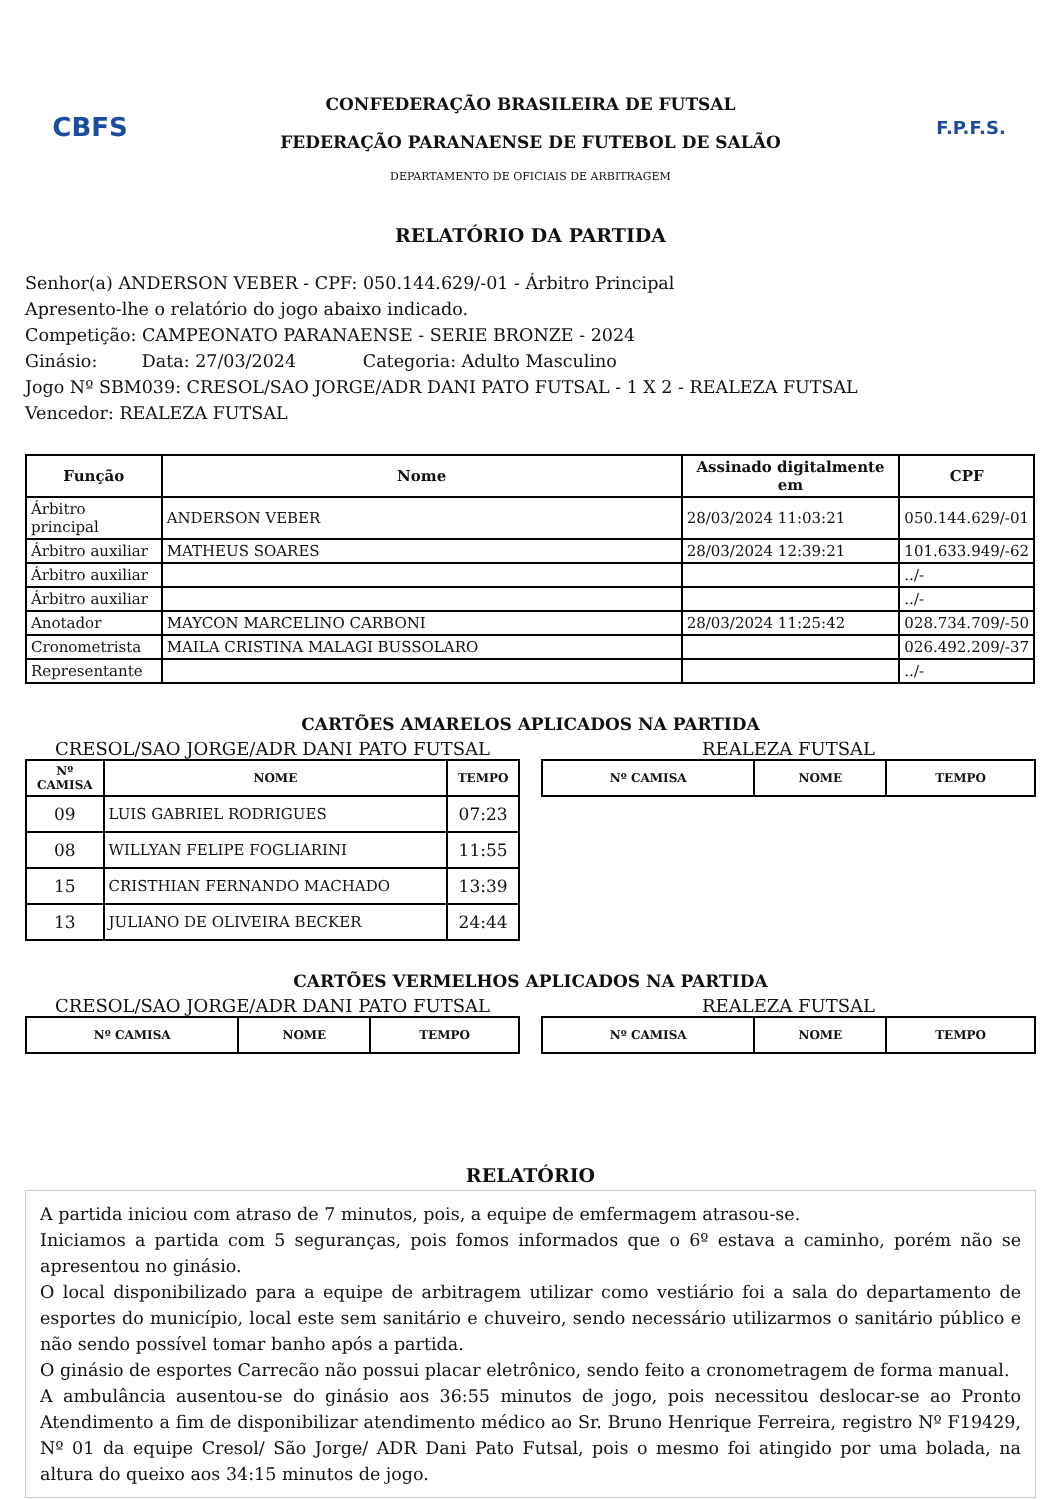CBFS
CONFEDERAÇÃO BRASILEIRA DE FUTSAL
FEDERAÇÃO PARANAENSE DE FUTEBOL DE SALÃO
DEPARTAMENTO DE OFICIAIS DE ARBITRAGEM
F.P.F.S.
RELATÓRIO DA PARTIDA
Senhor(a) ANDERSON VEBER - CPF: 050.144.629/-01 - Árbitro Principal
Apresento-lhe o relatório do jogo abaixo indicado.
Competição: CAMPEONATO PARANAENSE - SERIE BRONZE - 2024
Ginásio: Data: 27/03/2024 Categoria: Adulto Masculino
Jogo Nº SBM039: CRESOL/SAO JORGE/ADR DANI PATO FUTSAL - 1 X 2 - REALEZA FUTSAL
Vencedor: REALEZA FUTSAL
| Função | Nome | Assinado digitalmente em | CPF |
| --- | --- | --- | --- |
| Árbitro principal | ANDERSON VEBER | 28/03/2024 11:03:21 | 050.144.629/-01 |
| Árbitro auxiliar | MATHEUS SOARES | 28/03/2024 12:39:21 | 101.633.949/-62 |
| Árbitro auxiliar | | | ../- |
| Árbitro auxiliar | | | ../- |
| Anotador | MAYCON MARCELINO CARBONI | 28/03/2024 11:25:42 | 028.734.709/-50 |
| Cronometrista | MAILA CRISTINA MALAGI BUSSOLARO | | 026.492.209/-37 |
| Representante | | | ../- |
CARTÕES AMARELOS APLICADOS NA PARTIDA
CRESOL/SAO JORGE/ADR DANI PATO FUTSAL
| Nº CAMISA | NOME | TEMPO |
| --- | --- | --- |
| 09 | LUIS GABRIEL RODRIGUES | 07:23 |
| 08 | WILLYAN FELIPE FOGLIARINI | 11:55 |
| 15 | CRISTHIAN FERNANDO MACHADO | 13:39 |
| 13 | JULIANO DE OLIVEIRA BECKER | 24:44 |
REALEZA FUTSAL
| Nº CAMISA | NOME | TEMPO |
| --- | --- | --- |
CARTÕES VERMELHOS APLICADOS NA PARTIDA
CRESOL/SAO JORGE/ADR DANI PATO FUTSAL
| Nº CAMISA | NOME | TEMPO |
| --- | --- | --- |
REALEZA FUTSAL
| Nº CAMISA | NOME | TEMPO |
| --- | --- | --- |
RELATÓRIO
A partida iniciou com atraso de 7 minutos, pois, a equipe de emfermagem atrasou-se.
Iniciamos a partida com 5 seguranças, pois fomos informados que o 6º estava a caminho, porém não se apresentou no ginásio.
O local disponibilizado para a equipe de arbitragem utilizar como vestiário foi a sala do departamento de esportes do município, local este sem sanitário e chuveiro, sendo necessário utilizarmos o sanitário público e não sendo possível tomar banho após a partida.
O ginásio de esportes Carrecão não possui placar eletrônico, sendo feito a cronometragem de forma manual.
A ambulância ausentou-se do ginásio aos 36:55 minutos de jogo, pois necessitou deslocar-se ao Pronto Atendimento a fim de disponibilizar atendimento médico ao Sr. Bruno Henrique Ferreira, registro Nº F19429, Nº 01 da equipe Cresol/ São Jorge/ ADR Dani Pato Futsal, pois o mesmo foi atingido por uma bolada, na altura do queixo aos 34:15 minutos de jogo.